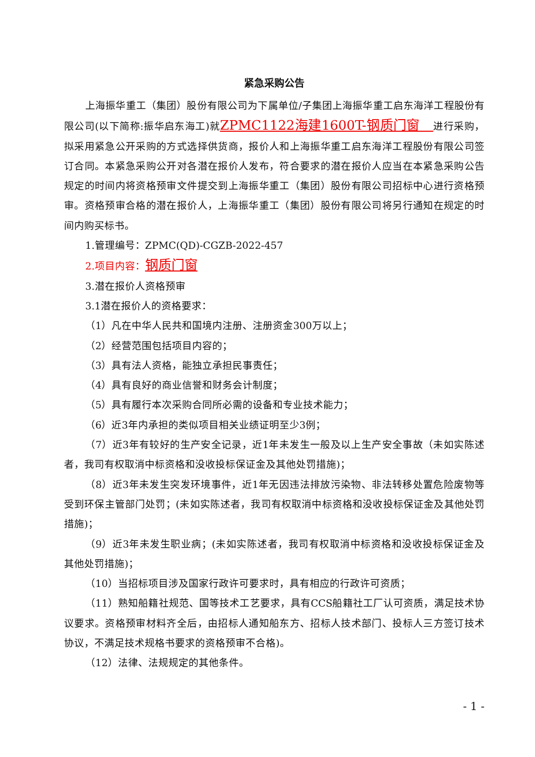紧急采购公告
上海振华重工（集团）股份有限公司为下属单位/子集团上海振华重工启东海洋工程股份有限公司(以下简称:振华启东海工)就ZPMC1122海建1600T-钢质门窗　进行采购，拟采用紧急公开采购的方式选择供货商，报价人和上海振华重工启东海洋工程股份有限公司签订合同。本紧急采购公开对各潜在报价人发布，符合要求的潜在报价人应当在本紧急采购公告规定的时间内将资格预审文件提交到上海振华重工（集团）股份有限公司招标中心进行资格预审。资格预审合格的潜在报价人，上海振华重工（集团）股份有限公司将另行通知在规定的时间内购买标书。
1.管理编号：ZPMC(QD)-CGZB-2022-457
2.项目内容：钢质门窗
3.潜在报价人资格预审
3.1潜在报价人的资格要求：
（1）凡在中华人民共和国境内注册、注册资金300万以上；
（2）经营范围包括项目内容的；
（3）具有法人资格，能独立承担民事责任；
（4）具有良好的商业信誉和财务会计制度；
（5）具有履行本次采购合同所必需的设备和专业技术能力；
（6）近3年内承担的类似项目相关业绩证明至少3例；
（7）近3年有较好的生产安全记录，近1年未发生一般及以上生产安全事故（未如实陈述者，我司有权取消中标资格和没收投标保证金及其他处罚措施)；
（8）近3年未发生突发环境事件，近1年无因违法排放污染物、非法转移处置危险废物等受到环保主管部门处罚；(未如实陈述者，我司有权取消中标资格和没收投标保证金及其他处罚措施)；
（9）近3年未发生职业病；(未如实陈述者，我司有权取消中标资格和没收投标保证金及其他处罚措施)；
（10）当招标项目涉及国家行政许可要求时，具有相应的行政许可资质；
（11）熟知船籍社规范、国等技术工艺要求，具有CCS船籍社工厂认可资质，满足技术协议要求。资格预审材料齐全后，由招标人通知船东方、招标人技术部门、投标人三方签订技术协议，不满足技术规格书要求的资格预审不合格)。
（12）法律、法规规定的其他条件。
- 1 -